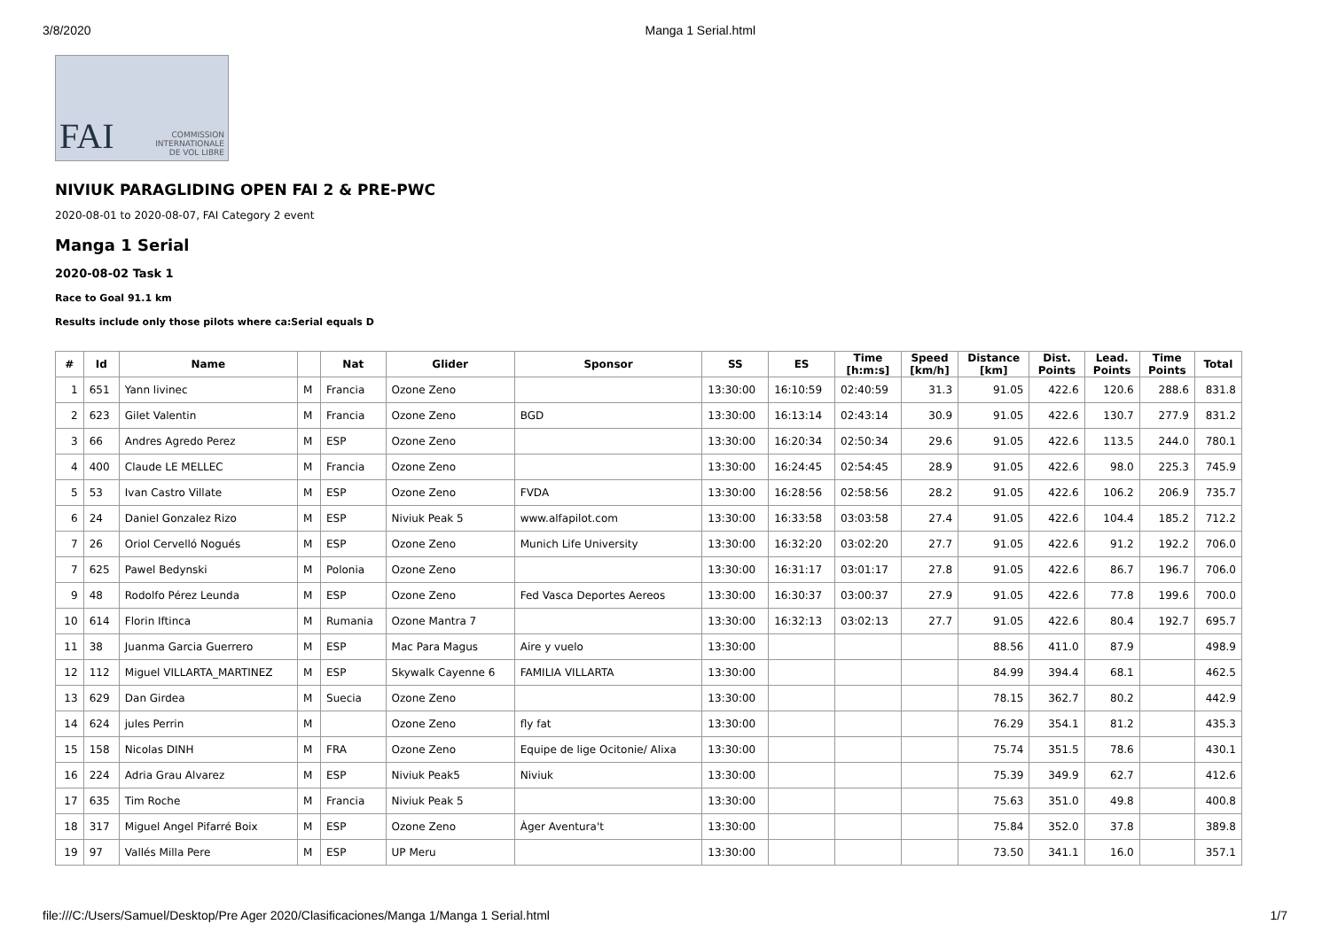3/8/2020 Manga 1 Serial.html
FAI COMMISSION
INTERNATIONALE
DE VOL LIBRE
NIVIUK PARAGLIDING OPEN FAI 2 & PRE-PWC
2020-08-01 to 2020-08-07, FAI Category 2 event
Manga 1 Serial
2020-08-02 Task 1
Race to Goal 91.1 km
Results include only those pilots where ca:Serial equals D
| # | Id | Name | | Nat | Glider | Sponsor | SS | ES | Time [h:m:s] | Speed [km/h] | Distance [km] | Dist. Points | Lead. Points | Time Points | Total |
| --- | --- | --- | --- | --- | --- | --- | --- | --- | --- | --- | --- | --- | --- | --- | --- |
| 1 | 651 | Yann livinec | M | Francia | Ozone Zeno | | 13:30:00 | 16:10:59 | 02:40:59 | 31.3 | 91.05 | 422.6 | 120.6 | 288.6 | 831.8 |
| 2 | 623 | Gilet Valentin | M | Francia | Ozone Zeno | BGD | 13:30:00 | 16:13:14 | 02:43:14 | 30.9 | 91.05 | 422.6 | 130.7 | 277.9 | 831.2 |
| 3 | 66 | Andres Agredo Perez | M | ESP | Ozone Zeno | | 13:30:00 | 16:20:34 | 02:50:34 | 29.6 | 91.05 | 422.6 | 113.5 | 244.0 | 780.1 |
| 4 | 400 | Claude LE MELLEC | M | Francia | Ozone Zeno | | 13:30:00 | 16:24:45 | 02:54:45 | 28.9 | 91.05 | 422.6 | 98.0 | 225.3 | 745.9 |
| 5 | 53 | Ivan Castro Villate | M | ESP | Ozone Zeno | FVDA | 13:30:00 | 16:28:56 | 02:58:56 | 28.2 | 91.05 | 422.6 | 106.2 | 206.9 | 735.7 |
| 6 | 24 | Daniel Gonzalez Rizo | M | ESP | Niviuk Peak 5 | www.alfapilot.com | 13:30:00 | 16:33:58 | 03:03:58 | 27.4 | 91.05 | 422.6 | 104.4 | 185.2 | 712.2 |
| 7 | 26 | Oriol Cervelló Nogués | M | ESP | Ozone Zeno | Munich Life University | 13:30:00 | 16:32:20 | 03:02:20 | 27.7 | 91.05 | 422.6 | 91.2 | 192.2 | 706.0 |
| 7 | 625 | Pawel Bedynski | M | Polonia | Ozone Zeno | | 13:30:00 | 16:31:17 | 03:01:17 | 27.8 | 91.05 | 422.6 | 86.7 | 196.7 | 706.0 |
| 9 | 48 | Rodolfo Pérez Leunda | M | ESP | Ozone Zeno | Fed Vasca Deportes Aereos | 13:30:00 | 16:30:37 | 03:00:37 | 27.9 | 91.05 | 422.6 | 77.8 | 199.6 | 700.0 |
| 10 | 614 | Florin Iftinca | M | Rumania | Ozone Mantra 7 | | 13:30:00 | 16:32:13 | 03:02:13 | 27.7 | 91.05 | 422.6 | 80.4 | 192.7 | 695.7 |
| 11 | 38 | Juanma Garcia Guerrero | M | ESP | Mac Para Magus | Aire y vuelo | 13:30:00 | | | | 88.56 | 411.0 | 87.9 | | 498.9 |
| 12 | 112 | Miguel VILLARTA_MARTINEZ | M | ESP | Skywalk Cayenne 6 | FAMILIA VILLARTA | 13:30:00 | | | | 84.99 | 394.4 | 68.1 | | 462.5 |
| 13 | 629 | Dan Girdea | M | Suecia | Ozone Zeno | | 13:30:00 | | | | 78.15 | 362.7 | 80.2 | | 442.9 |
| 14 | 624 | jules Perrin | M | | Ozone Zeno | fly fat | 13:30:00 | | | | 76.29 | 354.1 | 81.2 | | 435.3 |
| 15 | 158 | Nicolas DINH | M | FRA | Ozone Zeno | Equipe de lige Ocitonie/ Alixa | 13:30:00 | | | | 75.74 | 351.5 | 78.6 | | 430.1 |
| 16 | 224 | Adria Grau Alvarez | M | ESP | Niviuk Peak5 | Niviuk | 13:30:00 | | | | 75.39 | 349.9 | 62.7 | | 412.6 |
| 17 | 635 | Tim Roche | M | Francia | Niviuk Peak 5 | | 13:30:00 | | | | 75.63 | 351.0 | 49.8 | | 400.8 |
| 18 | 317 | Miguel Angel Pifarré Boix | M | ESP | Ozone Zeno | Àger Aventura't | 13:30:00 | | | | 75.84 | 352.0 | 37.8 | | 389.8 |
| 19 | 97 | Vallés Milla Pere | M | ESP | UP Meru | | 13:30:00 | | | | 73.50 | 341.1 | 16.0 | | 357.1 |
file:///C:/Users/Samuel/Desktop/Pre Ager 2020/Clasificaciones/Manga 1/Manga 1 Serial.html 1/7